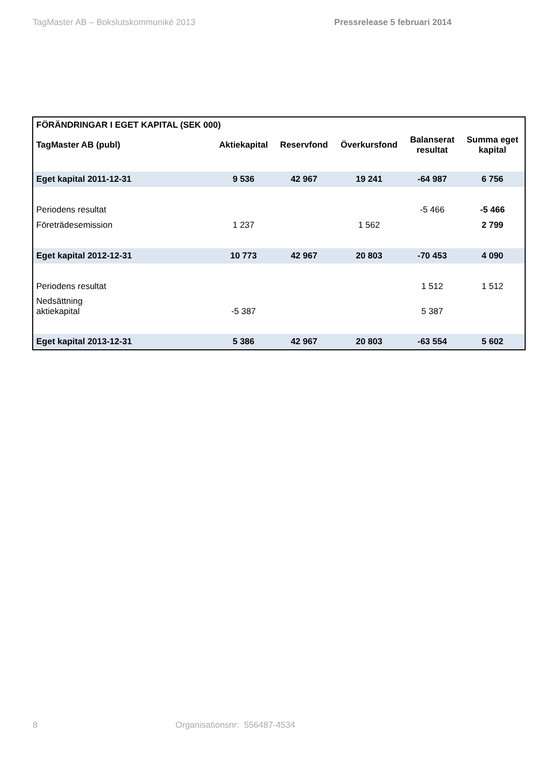TagMaster AB – Bokslutskommuniké 2013 Pressrelease 5 februari 2014
| FÖRÄNDRINGAR I EGET KAPITAL (SEK 000) | | | | | |
| --- | --- | --- | --- | --- | --- |
| TagMaster AB (publ) | Aktiekapital | Reservfond | Överkursfond | Balanserat resultat | Summa eget kapital |
| Eget kapital 2011-12-31 | 9 536 | 42 967 | 19 241 | -64 987 | 6 756 |
| Periodens resultat | | | | -5 466 | -5 466 |
| Företrädesemission | 1 237 | | 1 562 | | 2 799 |
| Eget kapital 2012-12-31 | 10 773 | 42 967 | 20 803 | -70 453 | 4 090 |
| Periodens resultat | | | | 1 512 | 1 512 |
| Nedsättning aktiekapital | -5 387 | | | 5 387 | |
| Eget kapital 2013-12-31 | 5 386 | 42 967 | 20 803 | -63 554 | 5 602 |
8 Organisationsnr: 556487-4534